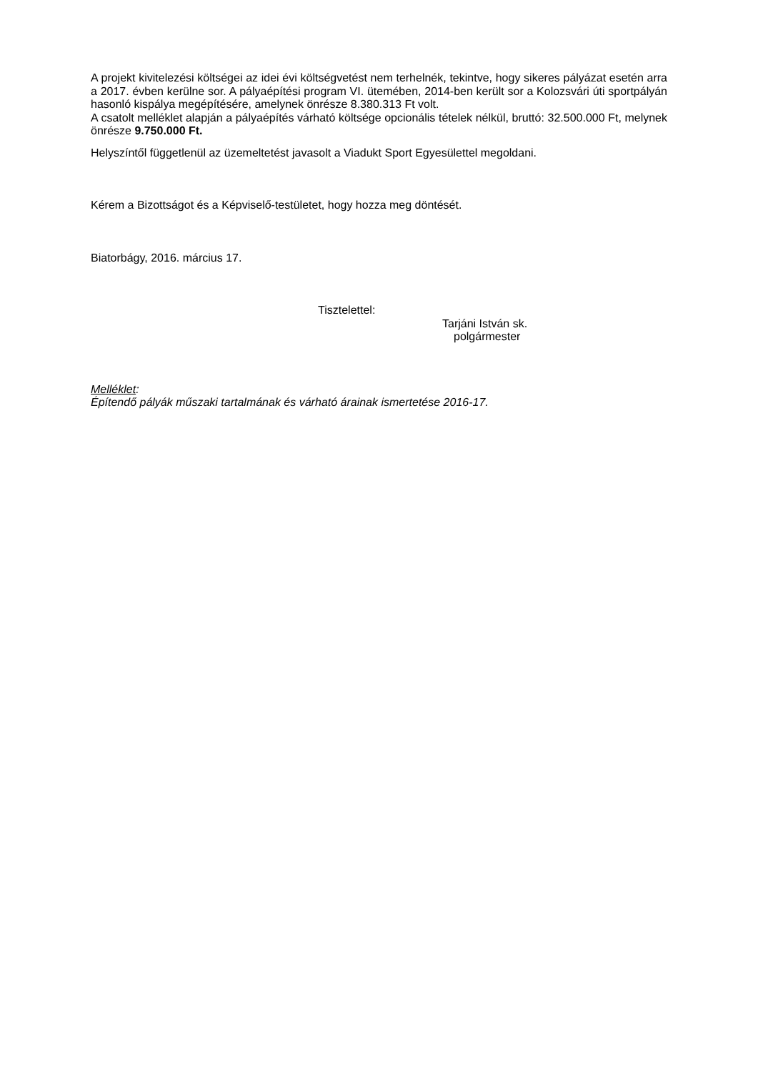A projekt kivitelezési költségei az idei évi költségvetést nem terhelnék, tekintve, hogy sikeres pályázat esetén arra a 2017. évben kerülne sor. A pályaépítési program VI. ütemében, 2014-ben került sor a Kolozsvári úti sportpályán hasonló kispálya megépítésére, amelynek önrésze 8.380.313 Ft volt.
A csatolt melléklet alapján a pályaépítés várható költsége opcionális tételek nélkül, bruttó: 32.500.000 Ft, melynek önrésze 9.750.000 Ft.
Helyszíntől függetlenül az üzemeltetést javasolt a Viadukt Sport Egyesülettel megoldani.
Kérem a Bizottságot és a Képviselő-testületet, hogy hozza meg döntését.
Biatorbágy, 2016. március 17.
Tisztelettel:
Tarjáni István sk.
polgármester
Melléklet:
Építendő pályák műszaki tartalmának és várható árainak ismertetése 2016-17.